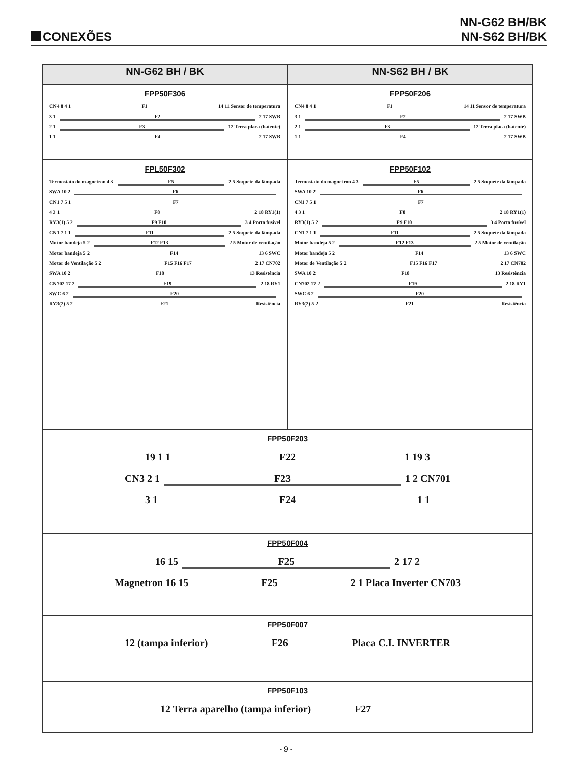CONEXÕES
NN-G62 BH/BK
NN-S62 BH/BK
| NN-G62 BH / BK | NN-S62 BH / BK |
| --- | --- |
| FPP50F306 CN4 8 4 1 F1 14 11 Sensor de temperatura 3 1 F2 2 17 SWB 2 1 F3 12 Terra placa (batente) 1 1 F4 2 17 SWB | FPP50F206 CN4 8 4 1 F1 14 11 Sensor de temperatura 3 1 F2 2 17 SWB 2 1 F3 12 Terra placa (batente) 1 1 F4 2 17 SWB |
| FPL50F302 Termostato do magnetron 4 3 F5 2 5 Soquete da lâmpada SWA 10 2 F6 CN1 7 5 1 F7 4 3 1 F8 2 18 RY1(1) RY3(1) 5 2 F9 F10 3 4 Porta fusível CN1 7 1 1 F11 2 5 Soquete da lâmpada Motor bandeja 5 2 F12 F13 2 5 Motor de ventilação Motor bandeja 5 2 F14 13 6 SWC Motor de Ventilação 5 2 F15 F16 F17 2 17 CN702 SWA 10 2 F18 13 Resistência CN702 17 2 F19 2 18 RY1 SWC 6 2 F20 RY3(2) 5 2 F21 Resistência | FPP50F102 Termostato do magnetron 4 3 F5 2 5 Soquete da lâmpada SWA 10 2 F6 CN1 7 5 1 F7 4 3 1 F8 2 18 RY1(1) RY3(1) 5 2 F9 F10 3 4 Porta fusível CN1 7 1 1 F11 2 5 Soquete da lâmpada Motor bandeja 5 2 F12 F13 2 5 Motor de ventilação Motor bandeja 5 2 F14 13 6 SWC Motor de Ventilação 5 2 F15 F16 F17 2 17 CN702 SWA 10 2 F18 13 Resistência CN702 17 2 F19 2 18 RY1 SWC 6 2 F20 RY3(2) 5 2 F21 Resistência |
| FPP50F203 19 1 1 F22 1 19 3 CN3 2 1 F23 1 2 CN701 3 1 F24 1 1 | |
| FPP50F004 16 15 F25 2 17 2 Magnetron 16 15 F25 2 1 Placa Inverter CN703 | |
| FPP50F007 12 (tampa inferior) F26 Placa C.I. INVERTER | |
| FPP50F103 12 Terra aparelho (tampa inferior) F27 | |
- 9 -